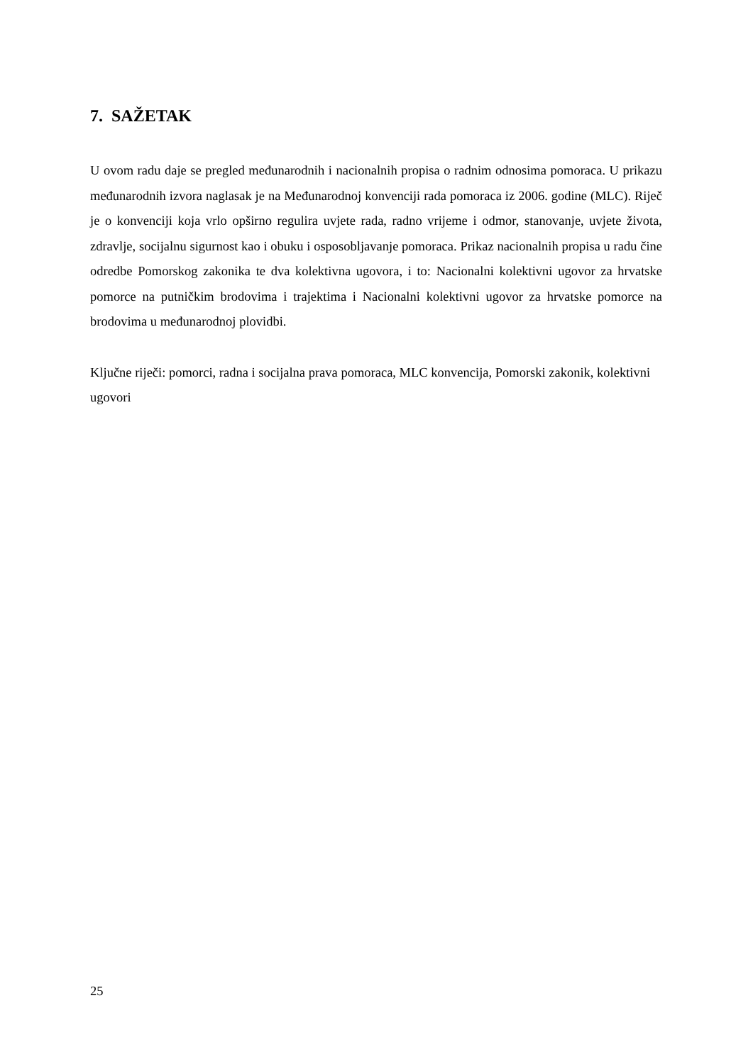7. SAŽETAK
U ovom radu daje se pregled međunarodnih i nacionalnih propisa o radnim odnosima pomoraca. U prikazu međunarodnih izvora naglasak je na Međunarodnoj konvenciji rada pomoraca iz 2006. godine (MLC). Riječ je o konvenciji koja vrlo opširno regulira uvjete rada, radno vrijeme i odmor, stanovanje, uvjete života, zdravlje, socijalnu sigurnost kao i obuku i osposobljavanje pomoraca. Prikaz nacionalnih propisa u radu čine odredbe Pomorskog zakonika te dva kolektivna ugovora, i to: Nacionalni kolektivni ugovor za hrvatske pomorce na putničkim brodovima i trajektima i Nacionalni kolektivni ugovor za hrvatske pomorce na brodovima u međunarodnoj plovidbi.
Ključne riječi: pomorci, radna i socijalna prava pomoraca, MLC konvencija, Pomorski zakonik, kolektivni ugovori
25